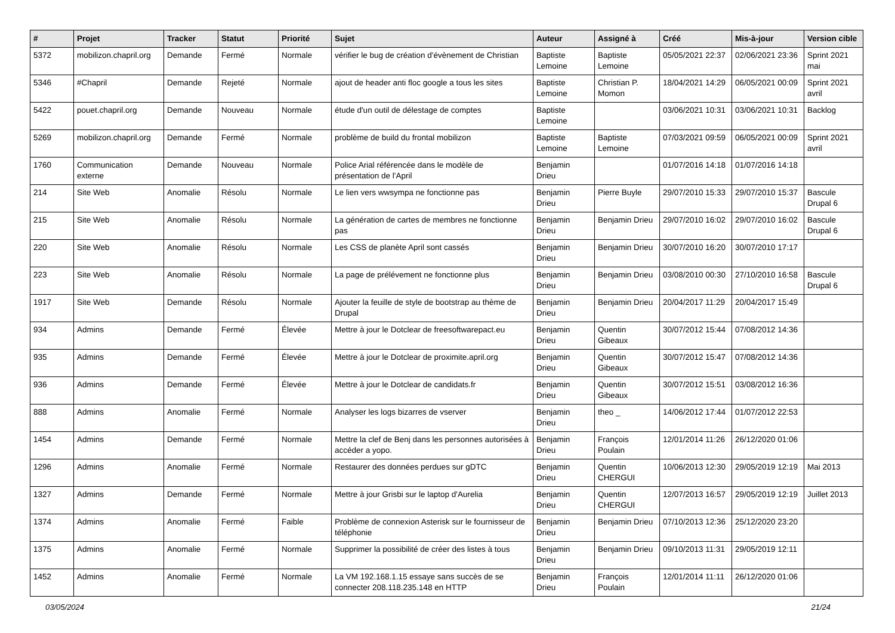| # | Projet | Tracker | Statut | Priorité | Sujet | Auteur | Assigné à | Créé | Mis-à-jour | Version cible |
| --- | --- | --- | --- | --- | --- | --- | --- | --- | --- | --- |
| 5372 | mobilizon.chapril.org | Demande | Fermé | Normale | vérifier le bug de création d'évènement de Christian | Baptiste Lemoine | Baptiste Lemoine | 05/05/2021 22:37 | 02/06/2021 23:36 | Sprint 2021 mai |
| 5346 | #Chapril | Demande | Rejeté | Normale | ajout de header anti floc google a tous les sites | Baptiste Lemoine | Christian P. Momon | 18/04/2021 14:29 | 06/05/2021 00:09 | Sprint 2021 avril |
| 5422 | pouet.chapril.org | Demande | Nouveau | Normale | étude d'un outil de délestage de comptes | Baptiste Lemoine | | 03/06/2021 10:31 | 03/06/2021 10:31 | Backlog |
| 5269 | mobilizon.chapril.org | Demande | Fermé | Normale | problème de build du frontal mobilizon | Baptiste Lemoine | Baptiste Lemoine | 07/03/2021 09:59 | 06/05/2021 00:09 | Sprint 2021 avril |
| 1760 | Communication externe | Demande | Nouveau | Normale | Police Arial référencée dans le modèle de présentation de l'April | Benjamin Drieu | | 01/07/2016 14:18 | 01/07/2016 14:18 | |
| 214 | Site Web | Anomalie | Résolu | Normale | Le lien vers wwsympa ne fonctionne pas | Benjamin Drieu | Pierre Buyle | 29/07/2010 15:33 | 29/07/2010 15:37 | Bascule Drupal 6 |
| 215 | Site Web | Anomalie | Résolu | Normale | La génération de cartes de membres ne fonctionne pas | Benjamin Drieu | Benjamin Drieu | 29/07/2010 16:02 | 29/07/2010 16:02 | Bascule Drupal 6 |
| 220 | Site Web | Anomalie | Résolu | Normale | Les CSS de planète April sont cassés | Benjamin Drieu | Benjamin Drieu | 30/07/2010 16:20 | 30/07/2010 17:17 | |
| 223 | Site Web | Anomalie | Résolu | Normale | La page de prélévement ne fonctionne plus | Benjamin Drieu | Benjamin Drieu | 03/08/2010 00:30 | 27/10/2010 16:58 | Bascule Drupal 6 |
| 1917 | Site Web | Demande | Résolu | Normale | Ajouter la feuille de style de bootstrap au thème de Drupal | Benjamin Drieu | Benjamin Drieu | 20/04/2017 11:29 | 20/04/2017 15:49 | |
| 934 | Admins | Demande | Fermé | Élevée | Mettre à jour le Dotclear de freesoftwarepact.eu | Benjamin Drieu | Quentin Gibeaux | 30/07/2012 15:44 | 07/08/2012 14:36 | |
| 935 | Admins | Demande | Fermé | Élevée | Mettre à jour le Dotclear de proximite.april.org | Benjamin Drieu | Quentin Gibeaux | 30/07/2012 15:47 | 07/08/2012 14:36 | |
| 936 | Admins | Demande | Fermé | Élevée | Mettre à jour le Dotclear de candidats.fr | Benjamin Drieu | Quentin Gibeaux | 30/07/2012 15:51 | 03/08/2012 16:36 | |
| 888 | Admins | Anomalie | Fermé | Normale | Analyser les logs bizarres de vserver | Benjamin Drieu | theo _ | 14/06/2012 17:44 | 01/07/2012 22:53 | |
| 1454 | Admins | Demande | Fermé | Normale | Mettre la clef de Benj dans les personnes autorisées à accéder a yopo. | Benjamin Drieu | François Poulain | 12/01/2014 11:26 | 26/12/2020 01:06 | |
| 1296 | Admins | Anomalie | Fermé | Normale | Restaurer des données perdues sur gDTC | Benjamin Drieu | Quentin CHERGUI | 10/06/2013 12:30 | 29/05/2019 12:19 | Mai 2013 |
| 1327 | Admins | Demande | Fermé | Normale | Mettre à jour Grisbi sur le laptop d'Aurelia | Benjamin Drieu | Quentin CHERGUI | 12/07/2013 16:57 | 29/05/2019 12:19 | Juillet 2013 |
| 1374 | Admins | Anomalie | Fermé | Faible | Problème de connexion Asterisk sur le fournisseur de téléphonie | Benjamin Drieu | Benjamin Drieu | 07/10/2013 12:36 | 25/12/2020 23:20 | |
| 1375 | Admins | Anomalie | Fermé | Normale | Supprimer la possibilité de créer des listes à tous | Benjamin Drieu | Benjamin Drieu | 09/10/2013 11:31 | 29/05/2019 12:11 | |
| 1452 | Admins | Anomalie | Fermé | Normale | La VM 192.168.1.15 essaye sans succès de se connecter 208.118.235.148 en HTTP | Benjamin Drieu | François Poulain | 12/01/2014 11:11 | 26/12/2020 01:06 | |
03/05/2024 21/24